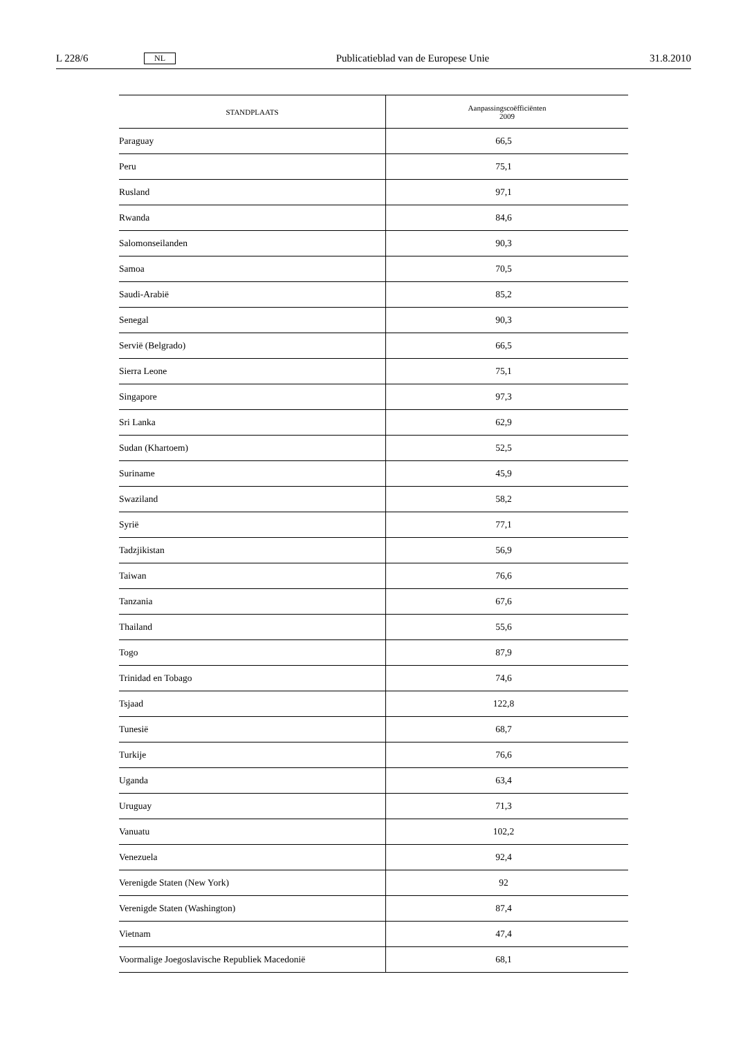L 228/6 NL Publicatieblad van de Europese Unie 31.8.2010
| STANDPLAATS | Aanpassingscoëfficiënten 2009 |
| --- | --- |
| Paraguay | 66,5 |
| Peru | 75,1 |
| Rusland | 97,1 |
| Rwanda | 84,6 |
| Salomonseilanden | 90,3 |
| Samoa | 70,5 |
| Saudi-Arabië | 85,2 |
| Senegal | 90,3 |
| Servië (Belgrado) | 66,5 |
| Sierra Leone | 75,1 |
| Singapore | 97,3 |
| Sri Lanka | 62,9 |
| Sudan (Khartoem) | 52,5 |
| Suriname | 45,9 |
| Swaziland | 58,2 |
| Syrië | 77,1 |
| Tadzjikistan | 56,9 |
| Taiwan | 76,6 |
| Tanzania | 67,6 |
| Thailand | 55,6 |
| Togo | 87,9 |
| Trinidad en Tobago | 74,6 |
| Tsjaad | 122,8 |
| Tunesië | 68,7 |
| Turkije | 76,6 |
| Uganda | 63,4 |
| Uruguay | 71,3 |
| Vanuatu | 102,2 |
| Venezuela | 92,4 |
| Verenigde Staten (New York) | 92 |
| Verenigde Staten (Washington) | 87,4 |
| Vietnam | 47,4 |
| Voormalige Joegoslavische Republiek Macedonië | 68,1 |